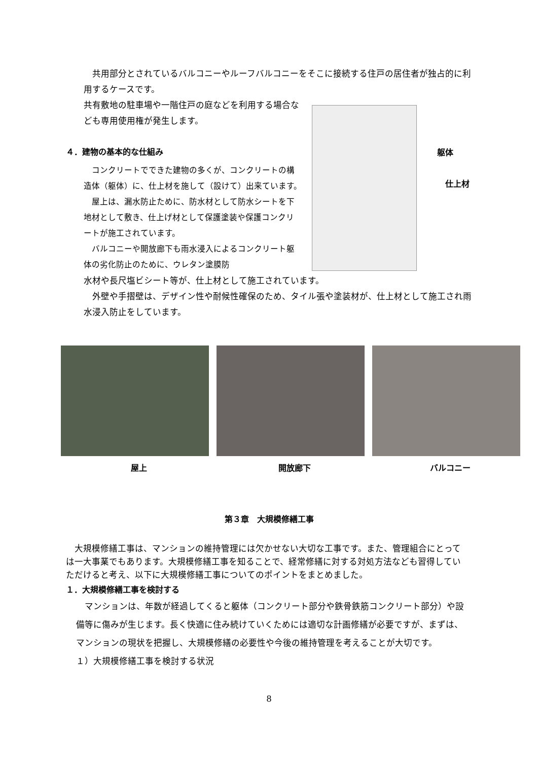共用部分とされているバルコニーやルーフバルコニーをそこに接続する住戸の居住者が独占的に利用するケースです。
共有敷地の駐車場や一階住戸の庭などを利用する場合なども専用使用権が発生します。
４．建物の基本的な仕組み
　コンクリートでできた建物の多くが、コンクリートの構造体（躯体）に、仕上材を施して（設けて）出来ています。
　屋上は、漏水防止ために、防水材として防水シートを下地材として敷き、仕上げ材として保護塗装や保護コンクリートが施工されています。
　バルコニーや開放廊下も雨水浸入によるコンクリート躯体の劣化防止のために、ウレタン塗膜防
躯体
　仕上材
水材や長尺塩ビシート等が、仕上材として施工されています。
　外壁や手摺壁は、デザイン性や耐候性確保のため、タイル張や塗装材が、仕上材として施工され雨水浸入防止をしています。
屋上 開放廊下 バルコニー
第３章　大規模修繕工事
　大規模修繕工事は、マンションの維持管理には欠かせない大切な工事です。また、管理組合にとっては一大事業でもあります。大規模修繕工事を知ることで、経常修繕に対する対処方法なども習得していただけると考え、以下に大規模修繕工事についてのポイントをまとめました。
１．大規模修繕工事を検討する
　マンションは、年数が経過してくると躯体（コンクリート部分や鉄骨鉄筋コンクリート部分）や設備等に傷みが生じます。長く快適に住み続けていくためには適切な計画修繕が必要ですが、まずは、マンションの現状を把握し、大規模修繕の必要性や今後の維持管理を考えることが大切です。
１）大規模修繕工事を検討する状況
8